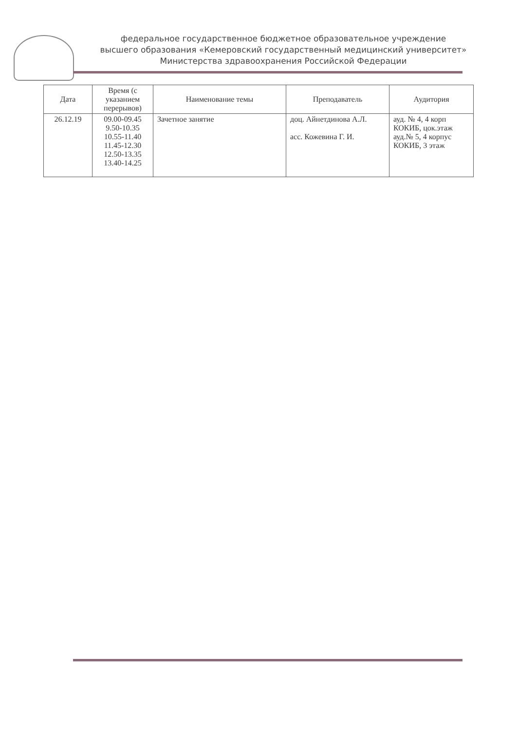федеральное государственное бюджетное образовательное учреждение
высшего образования «Кемеровский государственный медицинский университет»
Министерства здравоохранения Российской Федерации
| Дата | Время (с указанием перерывов) | Наименование темы | Преподаватель | Аудитория |
| --- | --- | --- | --- | --- |
| 26.12.19 | 09.00-09.45 9.50-10.35 10.55-11.40 11.45-12.30 12.50-13.35 13.40-14.25 | Зачетное занятие | доц. Айнетдинова А.Л. асс. Кожевина Г. И. | ауд. № 4, 4 корп КОКИБ, цок.этаж ауд.№ 5, 4 корпус КОКИБ, 3 этаж |